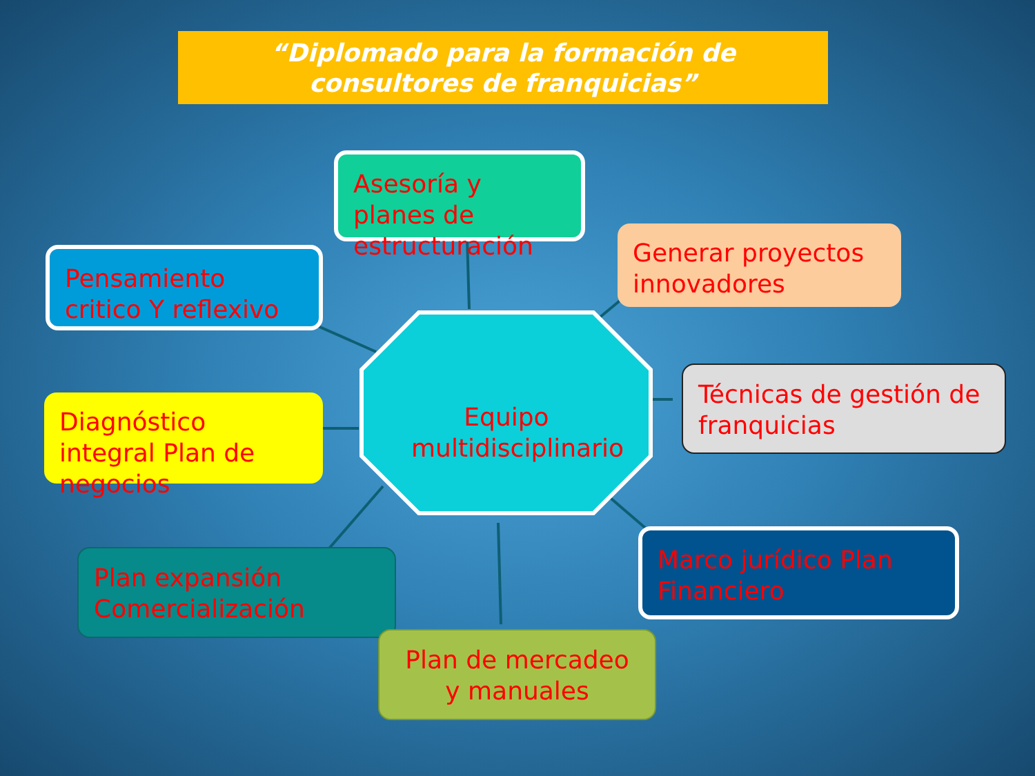“Diplomado para la formación de
consultores de franquicias”
Asesoría y planes de estructuración
Generar proyectos innovadores
Pensamiento critico Y reflexivo
Diagnóstico integral Plan de negocios
Técnicas de gestión de franquicias
Equipo multidisciplinario
Plan expansión Comercialización
Marco jurídico Plan Financiero
Plan de mercadeo y manuales